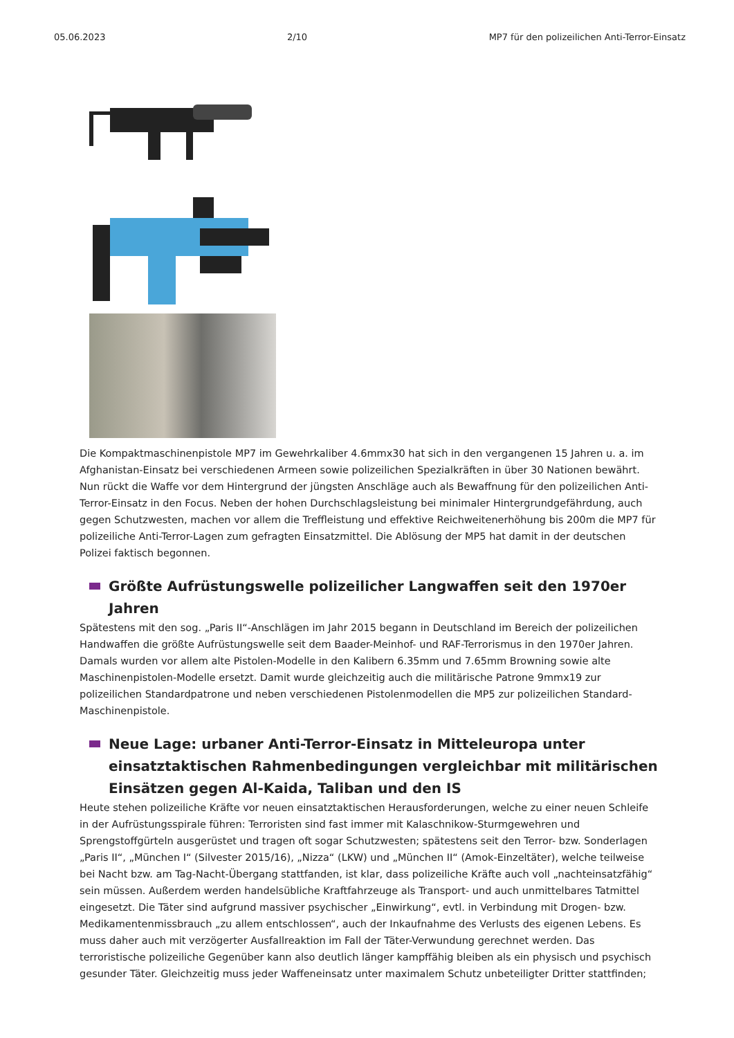05.06.2023 2/10 MP7 für den polizeilichen Anti-Terror-Einsatz
Die Kompaktmaschinenpistole MP7 im Gewehrkaliber 4.6mmx30 hat sich in den vergangenen 15 Jahren u. a. im Afghanistan-Einsatz bei verschiedenen Armeen sowie polizeilichen Spezialkräften in über 30 Nationen bewährt. Nun rückt die Waffe vor dem Hintergrund der jüngsten Anschläge auch als Bewaffnung für den polizeilichen Anti-Terror-Einsatz in den Focus. Neben der hohen Durchschlagsleistung bei minimaler Hintergrundgefährdung, auch gegen Schutzwesten, machen vor allem die Treffleistung und effektive Reichweitenerhöhung bis 200m die MP7 für polizeiliche Anti-Terror-Lagen zum gefragten Einsatzmittel. Die Ablösung der MP5 hat damit in der deutschen Polizei faktisch begonnen.
Größte Aufrüstungswelle polizeilicher Langwaffen seit den 1970er Jahren
Spätestens mit den sog. „Paris II“-Anschlägen im Jahr 2015 begann in Deutschland im Bereich der polizeilichen Handwaffen die größte Aufrüstungswelle seit dem Baader-Meinhof- und RAF-Terrorismus in den 1970er Jahren. Damals wurden vor allem alte Pistolen-Modelle in den Kalibern 6.35mm und 7.65mm Browning sowie alte Maschinenpistolen-Modelle ersetzt. Damit wurde gleichzeitig auch die militärische Patrone 9mmx19 zur polizeilichen Standardpatrone und neben verschiedenen Pistolenmodellen die MP5 zur polizeilichen Standard-Maschinenpistole.
Neue Lage: urbaner Anti-Terror-Einsatz in Mitteleuropa unter einsatztaktischen Rahmenbedingungen vergleichbar mit militärischen Einsätzen gegen Al-Kaida, Taliban und den IS
Heute stehen polizeiliche Kräfte vor neuen einsatztaktischen Herausforderungen, welche zu einer neuen Schleife in der Aufrüstungsspirale führen: Terroristen sind fast immer mit Kalaschnikow-Sturmgewehren und Sprengstoffgürteln ausgerüstet und tragen oft sogar Schutzwesten; spätestens seit den Terror- bzw. Sonderlagen „Paris II“, „München I“ (Silvester 2015/16), „Nizza“ (LKW) und „München II“ (Amok-Einzeltäter), welche teilweise bei Nacht bzw. am Tag-Nacht-Übergang stattfanden, ist klar, dass polizeiliche Kräfte auch voll „nachteinsatzfähig“ sein müssen. Außerdem werden handelsübliche Kraftfahrzeuge als Transport- und auch unmittelbares Tatmittel eingesetzt. Die Täter sind aufgrund massiver psychischer „Einwirkung“, evtl. in Verbindung mit Drogen- bzw. Medikamentenmissbrauch „zu allem entschlossen“, auch der Inkaufnahme des Verlusts des eigenen Lebens. Es muss daher auch mit verzögerter Ausfallreaktion im Fall der Täter-Verwundung gerechnet werden. Das terroristische polizeiliche Gegenüber kann also deutlich länger kampffähig bleiben als ein physisch und psychisch gesunder Täter. Gleichzeitig muss jeder Waffeneinsatz unter maximalem Schutz unbeteiligter Dritter stattfinden;